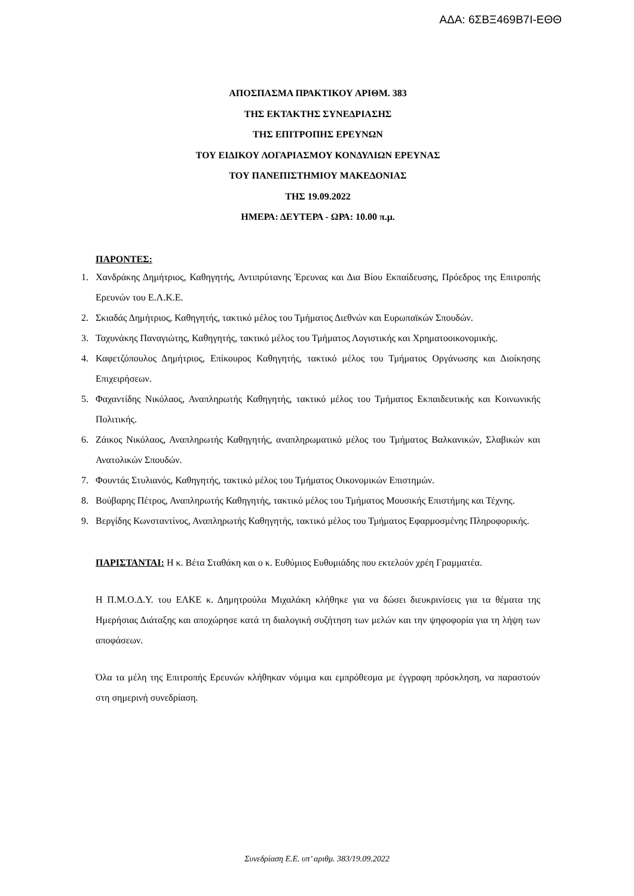ΑΔΑ: 6ΣΒΞ469Β7Ι-ΕΘΘ
ΑΠΟΣΠΑΣΜΑ ΠΡΑΚΤΙΚΟΥ ΑΡΙΘΜ. 383
ΤΗΣ ΕΚΤΑΚΤΗΣ ΣΥΝΕΔΡΙΑΣΗΣ
ΤΗΣ ΕΠΙΤΡΟΠΗΣ ΕΡΕΥΝΩΝ
ΤΟΥ ΕΙΔΙΚΟΥ ΛΟΓΑΡΙΑΣΜΟΥ ΚΟΝΔΥΛΙΩΝ ΕΡΕΥΝΑΣ
ΤΟΥ ΠΑΝΕΠΙΣΤΗΜΙΟΥ ΜΑΚΕΔΟΝΙΑΣ
ΤΗΣ 19.09.2022
ΗΜΕΡΑ: ΔΕΥΤΕΡΑ - ΩΡΑ: 10.00 π.μ.
ΠΑΡΟΝΤΕΣ:
1. Χανδράκης Δημήτριος, Καθηγητής, Αντιπρύτανης Έρευνας και Δια Βίου Εκπαίδευσης, Πρόεδρος της Επιτροπής Ερευνών του Ε.Λ.Κ.Ε.
2. Σκιαδάς Δημήτριος, Καθηγητής, τακτικό μέλος του Τμήματος Διεθνών και Ευρωπαϊκών Σπουδών.
3. Ταχυνάκης Παναγιώτης, Καθηγητής, τακτικό μέλος του Τμήματος Λογιστικής και Χρηματοοικονομικής.
4. Καφετζόπουλος Δημήτριος, Επίκουρος Καθηγητής, τακτικό μέλος του Τμήματος Οργάνωσης και Διοίκησης Επιχειρήσεων.
5. Φαχαντίδης Νικόλαος, Αναπληρωτής Καθηγητής, τακτικό μέλος του Τμήματος Εκπαιδευτικής και Κοινωνικής Πολιτικής.
6. Ζάικος Νικόλαος, Αναπληρωτής Καθηγητής, αναπληρωματικό μέλος του Τμήματος Βαλκανικών, Σλαβικών και Ανατολικών Σπουδών.
7. Φουντάς Στυλιανός, Καθηγητής, τακτικό μέλος του Τμήματος Οικονομικών Επιστημών.
8. Βούβαρης Πέτρος, Αναπληρωτής Καθηγητής, τακτικό μέλος του Τμήματος Μουσικής Επιστήμης και Τέχνης.
9. Βεργίδης Κωνσταντίνος, Αναπληρωτής Καθηγητής, τακτικό μέλος του Τμήματος Εφαρμοσμένης Πληροφορικής.
ΠΑΡΙΣΤΑΝΤΑΙ: Η κ. Βέτα Σταθάκη και ο κ. Ευθύμιος Ευθυμιάδης που εκτελούν χρέη Γραμματέα.
Η Π.Μ.Ο.Δ.Υ. του ΕΛΚΕ κ. Δημητρούλα Μιχαλάκη κλήθηκε για να δώσει διευκρινίσεις για τα θέματα της Ημερήσιας Διάταξης και αποχώρησε κατά τη διαλογική συζήτηση των μελών και την ψηφοφορία για τη λήψη των αποφάσεων.
Όλα τα μέλη της Επιτροπής Ερευνών κλήθηκαν νόμιμα και εμπρόθεσμα με έγγραφη πρόσκληση, να παραστούν στη σημερινή συνεδρίαση.
Συνεδρίαση Ε.Ε. υπ’ αριθμ. 383/19.09.2022